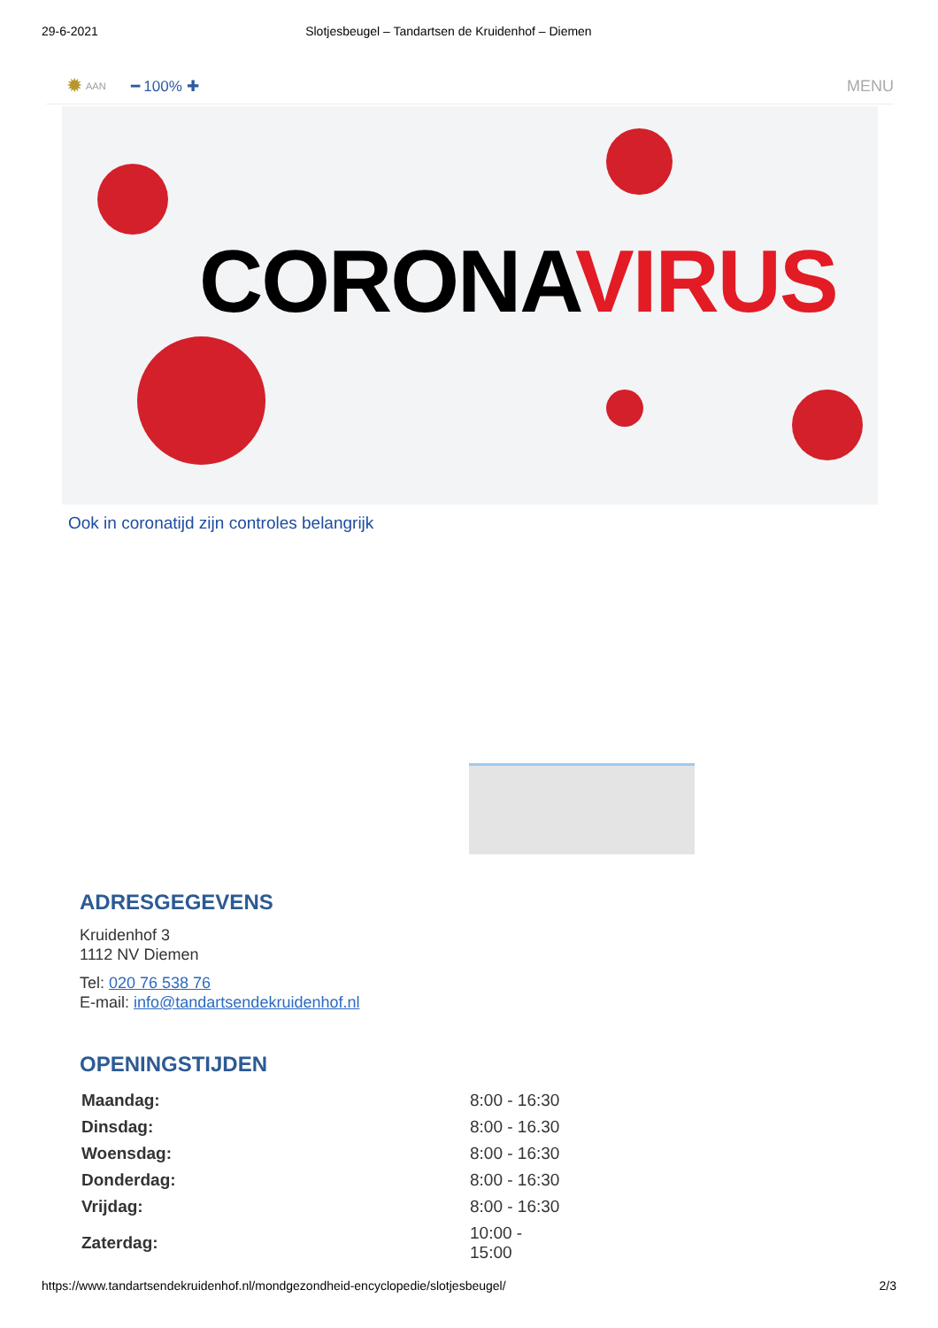29-6-2021 Slotjesbeugel – Tandartsen de Kruidenhof – Diemen
✹ AAN ━ 100% ✚ MENU
CORONA VIRUS
Ook in coronatijd zijn controles belangrijk
ADRESGEGEVENS
Kruidenhof 3
1112 NV Diemen
Tel: 020 76 538 76
E-mail: info@tandartsendekruidenhof.nl
OPENINGSTIJDEN
| Maandag: | 8:00 - 16:30 |
| Dinsdag: | 8:00 - 16.30 |
| Woensdag: | 8:00 - 16:30 |
| Donderdag: | 8:00 - 16:30 |
| Vrijdag: | 8:00 - 16:30 |
| Zaterdag: | 10:00 - 15:00 |
https://www.tandartsendekruidenhof.nl/mondgezondheid-encyclopedie/slotjesbeugel/ 2/3